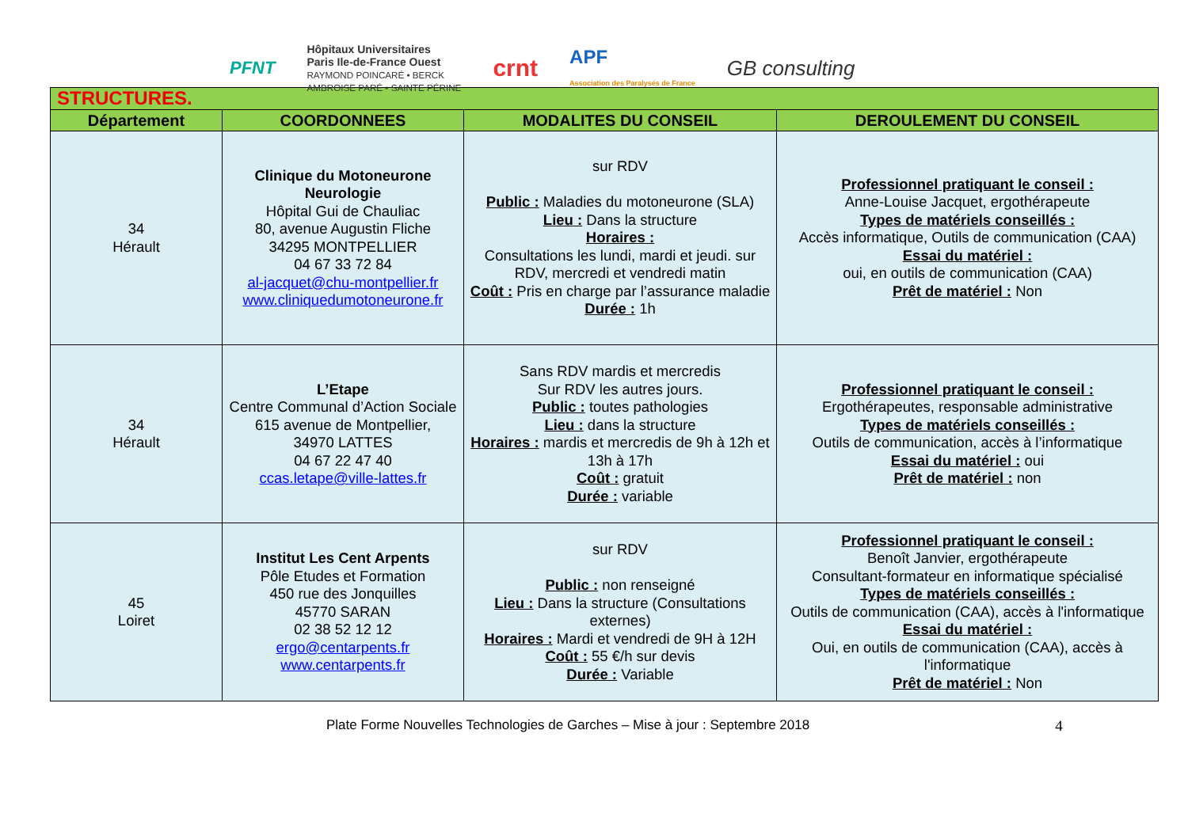PFNT Hôpitaux Universitaires
Paris Ile-de-France Ouest
RAYMOND POINCARÉ • BERCK
AMBROISE PARÉ • SAINTE PÉRINE crnt APF
Association des Paralysés de France GB consulting
| STRUCTURES. | | | |
| Département | COORDONNEES | MODALITES DU CONSEIL | DEROULEMENT DU CONSEIL |
| 34 Hérault | Clinique du Motoneurone Neurologie Hôpital Gui de Chauliac 80, avenue Augustin Fliche 34295 MONTPELLIER 04 67 33 72 84 al-jacquet@chu-montpellier.fr www.cliniquedumotoneurone.fr | sur RDV Public : Maladies du motoneurone (SLA) Lieu : Dans la structure Horaires : Consultations les lundi, mardi et jeudi. sur RDV, mercredi et vendredi matin Coût : Pris en charge par l’assurance maladie Durée : 1h | Professionnel pratiquant le conseil : Anne-Louise Jacquet, ergothérapeute Types de matériels conseillés : Accès informatique, Outils de communication (CAA) Essai du matériel : oui, en outils de communication (CAA) Prêt de matériel : Non |
| 34 Hérault | L’Etape Centre Communal d’Action Sociale 615 avenue de Montpellier, 34970 LATTES 04 67 22 47 40 ccas.letape@ville-lattes.fr | Sans RDV mardis et mercredis Sur RDV les autres jours. Public : toutes pathologies Lieu : dans la structure Horaires : mardis et mercredis de 9h à 12h et 13h à 17h Coût : gratuit Durée : variable | Professionnel pratiquant le conseil : Ergothérapeutes, responsable administrative Types de matériels conseillés : Outils de communication, accès à l’informatique Essai du matériel : oui Prêt de matériel : non |
| 45 Loiret | Institut Les Cent Arpents Pôle Etudes et Formation 450 rue des Jonquilles 45770 SARAN 02 38 52 12 12 ergo@centarpents.fr www.centarpents.fr | sur RDV Public : non renseigné Lieu : Dans la structure (Consultations externes) Horaires : Mardi et vendredi de 9H à 12H Coût : 55 €/h sur devis Durée : Variable | Professionnel pratiquant le conseil : Benoît Janvier, ergothérapeute Consultant-formateur en informatique spécialisé Types de matériels conseillés : Outils de communication (CAA), accès à l'informatique Essai du matériel : Oui, en outils de communication (CAA), accès à l'informatique Prêt de matériel : Non |
Plate Forme Nouvelles Technologies de Garches – Mise à jour : Septembre 2018 4